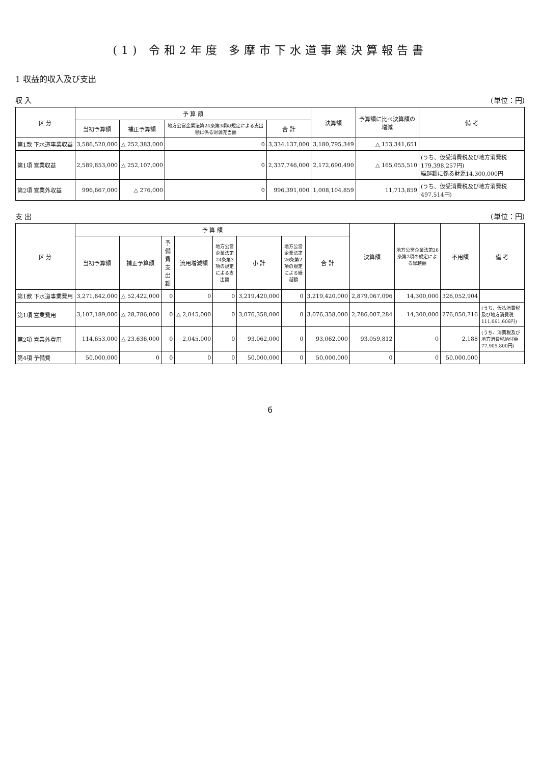(1) 令和2年度 多摩市下水道事業決算報告書
1 収益的収入及び支出
収 入 (単位：円)
| 区 分 | 予 算 額 | | | | 決算額 | 予算額に比べ決算額の増減 | 備 考 |
| --- | --- | --- | --- | --- | --- | --- | --- |
| | 当初予算額 | 補正予算額 | 地方公営企業法第24条第3項の規定による支出額に係る財源充当額 | 合 計 | | | |
| 第1款 下水道事業収益 | 3,586,520,000 | △ 252,383,000 | 0 | 3,334,137,000 | 3,180,795,349 | △ 153,341,651 | |
| 第1項 営業収益 | 2,589,853,000 | △ 252,107,000 | 0 | 2,337,746,000 | 2,172,690,490 | △ 165,055,510 | (うち、仮受消費税及び地方消費税179,398,257円) 繰越額に係る財源14,300,000円 |
| 第2項 営業外収益 | 996,667,000 | △ 276,000 | 0 | 996,391,000 | 1,008,104,859 | 11,713,859 | (うち、仮受消費税及び地方消費税497,514円) |
支 出 (単位：円)
| 区 分 | 予 算 額 | | | | | | | | 決算額 | 地方公営企業法第26条第2項の規定による繰越額 | 不用額 | 備 考 |
| --- | --- | --- | --- | --- | --- | --- | --- | --- | --- | --- | --- | --- |
| | 当初予算額 | 補正予算額 | 予備費支出額 | 流用増減額 | 地方公営企業法第24条第3項の規定による支出額 | 小 計 | 地方公営企業法第26条第2項の規定による繰越額 | 合 計 | | | | |
| 第1款 下水道事業費用 | 3,271,842,000 | △ 52,422,000 | 0 | 0 | 0 | 3,219,420,000 | 0 | 3,219,420,000 | 2,879,067,096 | 14,300,000 | 326,052,904 | |
| 第1項 営業費用 | 3,107,189,000 | △ 28,786,000 | 0 | △ 2,045,000 | 0 | 3,076,358,000 | 0 | 3,076,358,000 | 2,786,007,284 | 14,300,000 | 276,050,716 | (うち、仮払消費税及び地方消費税111,061,606円) |
| 第2項 営業外費用 | 114,653,000 | △ 23,636,000 | 0 | 2,045,000 | 0 | 93,062,000 | 0 | 93,062,000 | 93,059,812 | 0 | 2,188 | (うち、消費税及び地方消費税納付額77,905,800円) |
| 第4項 予備費 | 50,000,000 | 0 | 0 | 0 | 0 | 50,000,000 | 0 | 50,000,000 | 0 | 0 | 50,000,000 | |
6